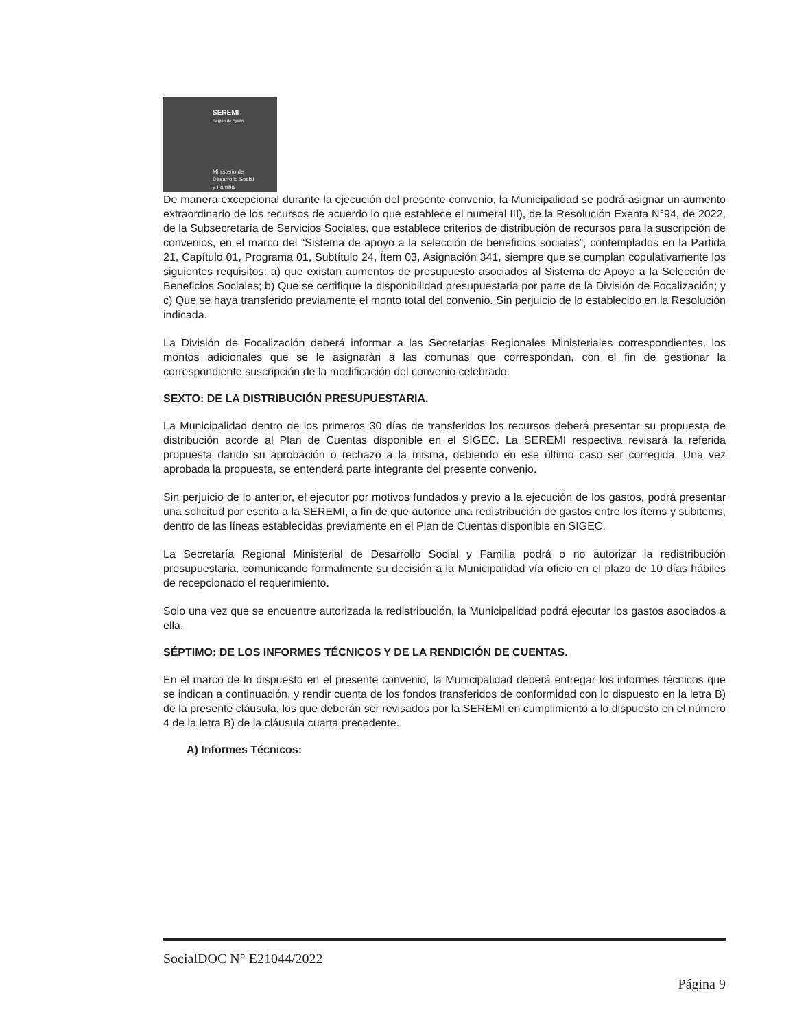SEREMI
Región de Aysén
Ministerio de
Desarrollo Social
y Familia
De manera excepcional durante la ejecución del presente convenio, la Municipalidad se podrá asignar un aumento extraordinario de los recursos de acuerdo lo que establece el numeral III), de la Resolución Exenta N°94, de 2022, de la Subsecretaría de Servicios Sociales, que establece criterios de distribución de recursos para la suscripción de convenios, en el marco del “Sistema de apoyo a la selección de beneficios sociales”, contemplados en la Partida 21, Capítulo 01, Programa 01, Subtítulo 24, Ítem 03, Asignación 341, siempre que se cumplan copulativamente los siguientes requisitos: a) que existan aumentos de presupuesto asociados al Sistema de Apoyo a la Selección de Beneficios Sociales; b) Que se certifique la disponibilidad presupuestaria por parte de la División de Focalización; y c) Que se haya transferido previamente el monto total del convenio. Sin perjuicio de lo establecido en la Resolución indicada.
La División de Focalización deberá informar a las Secretarías Regionales Ministeriales correspondientes, los montos adicionales que se le asignarán a las comunas que correspondan, con el fin de gestionar la correspondiente suscripción de la modificación del convenio celebrado.
SEXTO: DE LA DISTRIBUCIÓN PRESUPUESTARIA.
La Municipalidad dentro de los primeros 30 días de transferidos los recursos deberá presentar su propuesta de distribución acorde al Plan de Cuentas disponible en el SIGEC. La SEREMI respectiva revisará la referida propuesta dando su aprobación o rechazo a la misma, debiendo en ese último caso ser corregida. Una vez aprobada la propuesta, se entenderá parte integrante del presente convenio.
Sin perjuicio de lo anterior, el ejecutor por motivos fundados y previo a la ejecución de los gastos, podrá presentar una solicitud por escrito a la SEREMI, a fin de que autorice una redistribución de gastos entre los ítems y subitems, dentro de las líneas establecidas previamente en el Plan de Cuentas disponible en SIGEC.
La Secretaría Regional Ministerial de Desarrollo Social y Familia podrá o no autorizar la redistribución presupuestaria, comunicando formalmente su decisión a la Municipalidad vía oficio en el plazo de 10 días hábiles de recepcionado el requerimiento.
Solo una vez que se encuentre autorizada la redistribución, la Municipalidad podrá ejecutar los gastos asociados a ella.
SÉPTIMO: DE LOS INFORMES TÉCNICOS Y DE LA RENDICIÓN DE CUENTAS.
En el marco de lo dispuesto en el presente convenio, la Municipalidad deberá entregar los informes técnicos que se indican a continuación, y rendir cuenta de los fondos transferidos de conformidad con lo dispuesto en la letra B) de la presente cláusula, los que deberán ser revisados por la SEREMI en cumplimiento a lo dispuesto en el número 4 de la letra B) de la cláusula cuarta precedente.
A) Informes Técnicos:
SocialDOC N° E21044/2022
Página 9